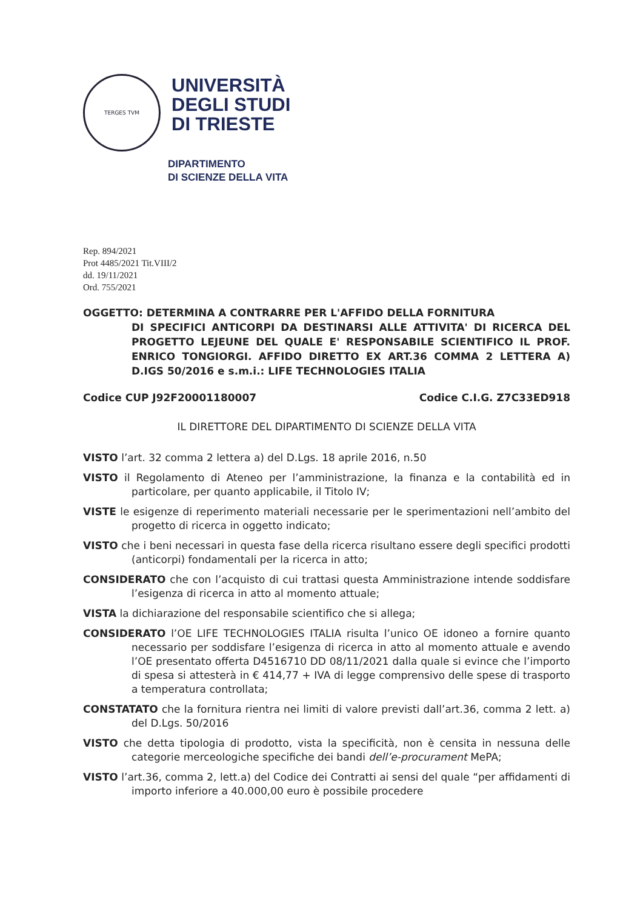TERGES TVM
UNIVERSITÀ
DEGLI STUDI
DI TRIESTE
DIPARTIMENTO
DI SCIENZE DELLA VITA
Rep. 894/2021
Prot 4485/2021 Tit.VIII/2
dd. 19/11/2021
Ord. 755/2021
OGGETTO: DETERMINA A CONTRARRE PER L'AFFIDO DELLA FORNITURA
DI SPECIFICI ANTICORPI DA DESTINARSI ALLE ATTIVITA' DI RICERCA DEL PROGETTO LEJEUNE DEL QUALE E' RESPONSABILE SCIENTIFICO IL PROF. ENRICO TONGIORGI. AFFIDO DIRETTO EX ART.36 COMMA 2 LETTERA A) D.IGS 50/2016 e s.m.i.: LIFE TECHNOLOGIES ITALIA
Codice CUP J92F20001180007 Codice C.I.G. Z7C33ED918
IL DIRETTORE DEL DIPARTIMENTO DI SCIENZE DELLA VITA
VISTO l’art. 32 comma 2 lettera a) del D.Lgs. 18 aprile 2016, n.50
VISTO il Regolamento di Ateneo per l’amministrazione, la finanza e la contabilità ed in particolare, per quanto applicabile, il Titolo IV;
VISTE le esigenze di reperimento materiali necessarie per le sperimentazioni nell’ambito del progetto di ricerca in oggetto indicato;
VISTO che i beni necessari in questa fase della ricerca risultano essere degli specifici prodotti (anticorpi) fondamentali per la ricerca in atto;
CONSIDERATO che con l’acquisto di cui trattasi questa Amministrazione intende soddisfare l’esigenza di ricerca in atto al momento attuale;
VISTA la dichiarazione del responsabile scientifico che si allega;
CONSIDERATO l’OE LIFE TECHNOLOGIES ITALIA risulta l’unico OE idoneo a fornire quanto necessario per soddisfare l’esigenza di ricerca in atto al momento attuale e avendo l’OE presentato offerta D4516710 DD 08/11/2021 dalla quale si evince che l’importo di spesa si attesterà in € 414,77 + IVA di legge comprensivo delle spese di trasporto a temperatura controllata;
CONSTATATO che la fornitura rientra nei limiti di valore previsti dall’art.36, comma 2 lett. a) del D.Lgs. 50/2016
VISTO che detta tipologia di prodotto, vista la specificità, non è censita in nessuna delle categorie merceologiche specifiche dei bandi dell’e-procurament MePA;
VISTO l’art.36, comma 2, lett.a) del Codice dei Contratti ai sensi del quale “per affidamenti di importo inferiore a 40.000,00 euro è possibile procedere